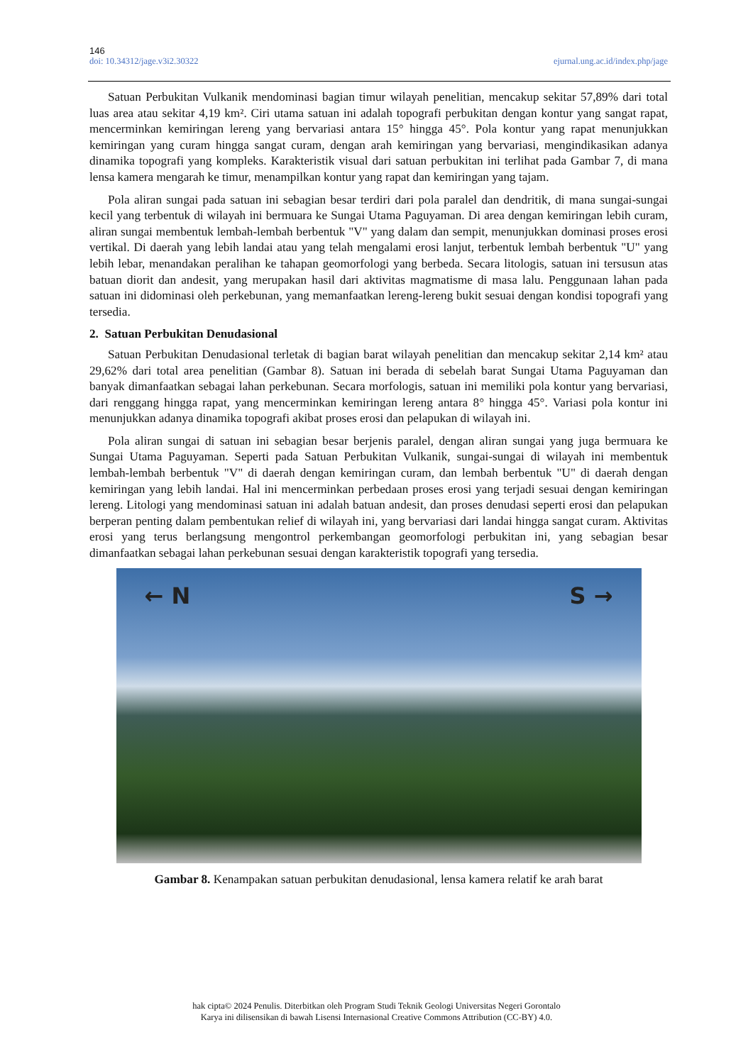146
doi: 10.34312/jage.v3i2.30322 ejurnal.ung.ac.id/index.php/jage
Satuan Perbukitan Vulkanik mendominasi bagian timur wilayah penelitian, mencakup sekitar 57,89% dari total luas area atau sekitar 4,19 km². Ciri utama satuan ini adalah topografi perbukitan dengan kontur yang sangat rapat, mencerminkan kemiringan lereng yang bervariasi antara 15° hingga 45°. Pola kontur yang rapat menunjukkan kemiringan yang curam hingga sangat curam, dengan arah kemiringan yang bervariasi, mengindikasikan adanya dinamika topografi yang kompleks. Karakteristik visual dari satuan perbukitan ini terlihat pada Gambar 7, di mana lensa kamera mengarah ke timur, menampilkan kontur yang rapat dan kemiringan yang tajam.
Pola aliran sungai pada satuan ini sebagian besar terdiri dari pola paralel dan dendritik, di mana sungai-sungai kecil yang terbentuk di wilayah ini bermuara ke Sungai Utama Paguyaman. Di area dengan kemiringan lebih curam, aliran sungai membentuk lembah-lembah berbentuk "V" yang dalam dan sempit, menunjukkan dominasi proses erosi vertikal. Di daerah yang lebih landai atau yang telah mengalami erosi lanjut, terbentuk lembah berbentuk "U" yang lebih lebar, menandakan peralihan ke tahapan geomorfologi yang berbeda. Secara litologis, satuan ini tersusun atas batuan diorit dan andesit, yang merupakan hasil dari aktivitas magmatisme di masa lalu. Penggunaan lahan pada satuan ini didominasi oleh perkebunan, yang memanfaatkan lereng-lereng bukit sesuai dengan kondisi topografi yang tersedia.
2. Satuan Perbukitan Denudasional
Satuan Perbukitan Denudasional terletak di bagian barat wilayah penelitian dan mencakup sekitar 2,14 km² atau 29,62% dari total area penelitian (Gambar 8). Satuan ini berada di sebelah barat Sungai Utama Paguyaman dan banyak dimanfaatkan sebagai lahan perkebunan. Secara morfologis, satuan ini memiliki pola kontur yang bervariasi, dari renggang hingga rapat, yang mencerminkan kemiringan lereng antara 8° hingga 45°. Variasi pola kontur ini menunjukkan adanya dinamika topografi akibat proses erosi dan pelapukan di wilayah ini.
Pola aliran sungai di satuan ini sebagian besar berjenis paralel, dengan aliran sungai yang juga bermuara ke Sungai Utama Paguyaman. Seperti pada Satuan Perbukitan Vulkanik, sungai-sungai di wilayah ini membentuk lembah-lembah berbentuk "V" di daerah dengan kemiringan curam, dan lembah berbentuk "U" di daerah dengan kemiringan yang lebih landai. Hal ini mencerminkan perbedaan proses erosi yang terjadi sesuai dengan kemiringan lereng. Litologi yang mendominasi satuan ini adalah batuan andesit, dan proses denudasi seperti erosi dan pelapukan berperan penting dalam pembentukan relief di wilayah ini, yang bervariasi dari landai hingga sangat curam. Aktivitas erosi yang terus berlangsung mengontrol perkembangan geomorfologi perbukitan ini, yang sebagian besar dimanfaatkan sebagai lahan perkebunan sesuai dengan karakteristik topografi yang tersedia.
← N S →
Gambar 8. Kenampakan satuan perbukitan denudasional, lensa kamera relatif ke arah barat
hak cipta© 2024 Penulis. Diterbitkan oleh Program Studi Teknik Geologi Universitas Negeri Gorontalo
Karya ini dilisensikan di bawah Lisensi Internasional Creative Commons Attribution (CC-BY) 4.0.